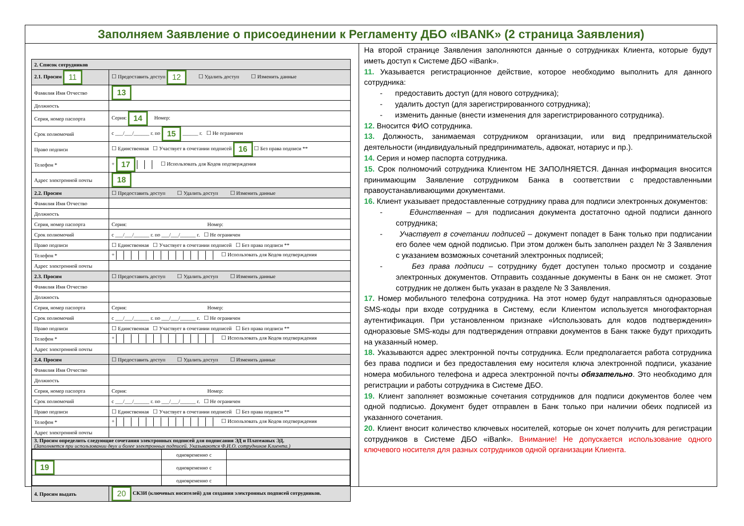Заполняем Заявление о присоединении к Регламенту ДБО «IBANK» (2 страница Заявления)
| 2. Список сотрудников | |
| 2.1. Просим 11 | ☐ Предоставить доступ 12 ☐ Удалить доступ ☐ Изменить данные |
| Фамилия Имя Отчество | 13 |
| Должность | |
| Серия, номер паспорта | Серия: 14 Номер: |
| Срок полномочий | с ___/___/______ г. по 15 ______ г. ☐ Не ограничен |
| Право подписи | ☐ Единственная ☐ Участвует в сочетании подписей 16 ☐ Без права подписи ** |
| Телефон * | + 17 ☐ Использовать для Кодов подтверждения |
| Адрес электронной почты | 18 |
| 2.2. Просим | ☐ Предоставить доступ ☐ Удалить доступ ☐ Изменить данные |
| Фамилия Имя Отчество | |
| Должность | |
| Серия, номер паспорта | Серия: Номер: |
| Срок полномочий | с ___/___/______ г. по ___/___/______ г. ☐ Не ограничен |
| Право подписи | ☐ Единственная ☐ Участвует в сочетании подписей ☐ Без права подписи ** |
| Телефон * | + ☐ Использовать для Кодов подтверждения |
| Адрес электронной почты | |
| 2.3. Просим | ☐ Предоставить доступ ☐ Удалить доступ ☐ Изменить данные |
| Фамилия Имя Отчество | |
| Должность | |
| Серия, номер паспорта | Серия: Номер: |
| Срок полномочий | с ___/___/______ г. по ___/___/______ г. ☐ Не ограничен |
| Право подписи | ☐ Единственная ☐ Участвует в сочетании подписей ☐ Без права подписи ** |
| Телефон * | + ☐ Использовать для Кодов подтверждения |
| Адрес электронной почты | |
| 2.4. Просим | ☐ Предоставить доступ ☐ Удалить доступ ☐ Изменить данные |
| Фамилия Имя Отчество | |
| Должность | |
| Серия, номер паспорта | Серия: Номер: |
| Срок полномочий | с ___/___/______ г. по ___/___/______ г. ☐ Не ограничен |
| Право подписи | ☐ Единственная ☐ Участвует в сочетании подписей ☐ Без права подписи ** |
| Телефон * | + ☐ Использовать для Кодов подтверждения |
| Адрес электронной почты | |
| 3. Просим определить следующие сочетания электронных подписей для подписания ЭД и Платежных ЭД. (Заполняется при использовании двух и более электронных подписей. Указываются Ф.И.О. сотрудников Клиента.) | |
| / / одновременно с / / / 19 / одновременно с / / / / одновременно с / / | |
| 4. Просим выдать | 20 СКЗИ (ключевых носителей) для создания электронных подписей сотрудников. |
На второй странице Заявления заполняются данные о сотрудниках Клиента, которые будут иметь доступ к Системе ДБО «iBank».
11. Указывается регистрационное действие, которое необходимо выполнить для данного сотрудника:
- предоставить доступ (для нового сотрудника);
- удалить доступ (для зарегистрированного сотрудника);
- изменить данные (внести изменения для зарегистрированного сотрудника).
12. Вносится ФИО сотрудника.
13. Должность, занимаемая сотрудником организации, или вид предпринимательской деятельности (индивидуальный предприниматель, адвокат, нотариус и пр.).
14. Серия и номер паспорта сотрудника.
15. Срок полномочий сотрудника Клиентом НЕ ЗАПОЛНЯЕТСЯ. Данная информация вносится принимающим Заявление сотрудником Банка в соответствии с предоставленными правоустанавливающими документами.
16. Клиент указывает предоставленные сотруднику права для подписи электронных документов:
- Единственная – для подписания документа достаточно одной подписи данного сотрудника;
- Участвует в сочетании подписей – документ попадет в Банк только при подписании его более чем одной подписью. При этом должен быть заполнен раздел № 3 Заявления с указанием возможных сочетаний электронных подписей;
- Без права подписи – сотруднику будет доступен только просмотр и создание электронных документов. Отправить созданные документы в Банк он не сможет. Этот сотрудник не должен быть указан в разделе № 3 Заявления.
17. Номер мобильного телефона сотрудника. На этот номер будут направляться одноразовые SMS-коды при входе сотрудника в Систему, если Клиентом используется многофакторная аутентификация. При установленном признаке «Использовать для кодов подтверждения» одноразовые SMS-коды для подтверждения отправки документов в Банк также будут приходить на указанный номер.
18. Указываются адрес электронной почты сотрудника. Если предполагается работа сотрудника без права подписи и без предоставления ему носителя ключа электронной подписи, указание номера мобильного телефона и адреса электронной почты обязательно. Это необходимо для регистрации и работы сотрудника в Системе ДБО.
19. Клиент заполняет возможные сочетания сотрудников для подписи документов более чем одной подписью. Документ будет отправлен в Банк только при наличии обеих подписей из указанного сочетания.
20. Клиент вносит количество ключевых носителей, которые он хочет получить для регистрации сотрудников в Системе ДБО «iBank». Внимание! Не допускается использование одного ключевого носителя для разных сотрудников одной организации Клиента.